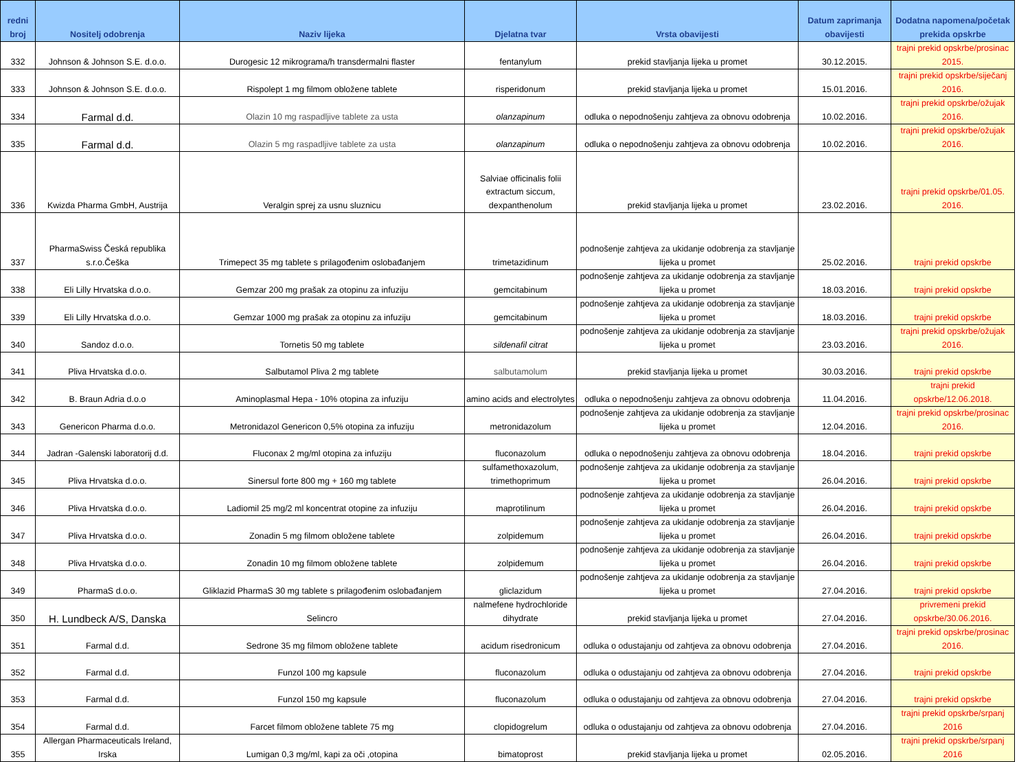| redni broj | Nositelj odobrenja | Naziv lijeka | Djelatna tvar | Vrsta obavijesti | Datum zaprimanja obavijesti | Dodatna napomena/početak prekida opskrbe |
| --- | --- | --- | --- | --- | --- | --- |
| 332 | Johnson & Johnson S.E. d.o.o. | Durogesic 12 mikrograma/h transdermalni flaster | fentanylum | prekid stavljanja lijeka u promet | 30.12.2015. | trajni prekid opskrbe/prosinac 2015. |
| 333 | Johnson & Johnson S.E. d.o.o. | Rispolept 1 mg filmom obložene tablete | risperidonum | prekid stavljanja lijeka u promet | 15.01.2016. | trajni prekid opskrbe/siječanj 2016. |
| 334 | Farmal d.d. | Olazin 10 mg raspadljive tablete za usta | olanzapinum | odluka o nepodnošenju zahtjeva za obnovu odobrenja | 10.02.2016. | trajni prekid opskrbe/ožujak 2016. |
| 335 | Farmal d.d. | Olazin 5 mg raspadljive tablete za usta | olanzapinum | odluka o nepodnošenju zahtjeva za obnovu odobrenja | 10.02.2016. | trajni prekid opskrbe/ožujak 2016. |
| 336 | Kwizda Pharma GmbH, Austrija | Veralgin sprej za usnu sluznicu | Salviae officinalis folii extractum siccum, dexpanthenolum | prekid stavljanja lijeka u promet | 23.02.2016. | trajni prekid opskrbe/01.05. 2016. |
| 337 | PharmaSwiss Česká republika s.r.o.Češka | Trimepect 35 mg tablete s prilagođenim oslobađanjem | trimetazidinum | podnošenje zahtjeva za ukidanje odobrenja za stavljanje lijeka u promet | 25.02.2016. | trajni prekid opskrbe |
| 338 | Eli Lilly Hrvatska d.o.o. | Gemzar 200 mg prašak za otopinu za infuziju | gemcitabinum | podnošenje zahtjeva za ukidanje odobrenja za stavljanje lijeka u promet | 18.03.2016. | trajni prekid opskrbe |
| 339 | Eli Lilly Hrvatska d.o.o. | Gemzar 1000 mg prašak za otopinu za infuziju | gemcitabinum | podnošenje zahtjeva za ukidanje odobrenja za stavljanje lijeka u promet | 18.03.2016. | trajni prekid opskrbe |
| 340 | Sandoz d.o.o. | Tornetis 50 mg tablete | sildenafil citrat | podnošenje zahtjeva za ukidanje odobrenja za stavljanje lijeka u promet | 23.03.2016. | trajni prekid opskrbe/ožujak 2016. |
| 341 | Pliva Hrvatska d.o.o. | Salbutamol Pliva 2 mg tablete | salbutamolum | prekid stavljanja lijeka u promet | 30.03.2016. | trajni prekid opskrbe |
| 342 | B. Braun Adria d.o.o | Aminoplasmal Hepa - 10% otopina za infuziju | amino acids and electrolytes | odluka o nepodnošenju zahtjeva za obnovu odobrenja | 11.04.2016. | trajni prekid opskrbe/12.06.2018. |
| 343 | Genericon Pharma d.o.o. | Metronidazol Genericon 0,5% otopina za infuziju | metronidazolum | podnošenje zahtjeva za ukidanje odobrenja za stavljanje lijeka u promet | 12.04.2016. | trajni prekid opskrbe/prosinac 2016. |
| 344 | Jadran -Galenski laboratorij d.d. | Fluconax 2 mg/ml otopina za infuziju | fluconazolum | odluka o nepodnošenju zahtjeva za obnovu odobrenja | 18.04.2016. | trajni prekid opskrbe |
| 345 | Pliva Hrvatska d.o.o. | Sinersul forte 800 mg + 160 mg tablete | sulfamethoxazolum, trimethoprimum | podnošenje zahtjeva za ukidanje odobrenja za stavljanje lijeka u promet | 26.04.2016. | trajni prekid opskrbe |
| 346 | Pliva Hrvatska d.o.o. | Ladiomil 25 mg/2 ml koncentrat otopine za infuziju | maprotilinum | podnošenje zahtjeva za ukidanje odobrenja za stavljanje lijeka u promet | 26.04.2016. | trajni prekid opskrbe |
| 347 | Pliva Hrvatska d.o.o. | Zonadin 5 mg filmom obložene tablete | zolpidemum | podnošenje zahtjeva za ukidanje odobrenja za stavljanje lijeka u promet | 26.04.2016. | trajni prekid opskrbe |
| 348 | Pliva Hrvatska d.o.o. | Zonadin 10 mg filmom obložene tablete | zolpidemum | podnošenje zahtjeva za ukidanje odobrenja za stavljanje lijeka u promet | 26.04.2016. | trajni prekid opskrbe |
| 349 | PharmaS d.o.o. | Gliklazid PharmaS 30 mg tablete s prilagođenim oslobađanjem | gliclazidum | podnošenje zahtjeva za ukidanje odobrenja za stavljanje lijeka u promet | 27.04.2016. | trajni prekid opskrbe |
| 350 | H. Lundbeck A/S, Danska | Selincro | nalmefene hydrochloride dihydrate | prekid stavljanja lijeka u promet | 27.04.2016. | privremeni prekid opskrbe/30.06.2016. |
| 351 | Farmal d.d. | Sedrone 35 mg filmom obložene tablete | acidum risedronicum | odluka o odustajanju od zahtjeva za obnovu odobrenja | 27.04.2016. | trajni prekid opskrbe/prosinac 2016. |
| 352 | Farmal d.d. | Funzol 100 mg kapsule | fluconazolum | odluka o odustajanju od zahtjeva za obnovu odobrenja | 27.04.2016. | trajni prekid opskrbe |
| 353 | Farmal d.d. | Funzol 150 mg kapsule | fluconazolum | odluka o odustajanju od zahtjeva za obnovu odobrenja | 27.04.2016. | trajni prekid opskrbe |
| 354 | Farmal d.d. | Farcet filmom obložene tablete 75 mg | clopidogrelum | odluka o odustajanju od zahtjeva za obnovu odobrenja | 27.04.2016. | trajni prekid opskrbe/srpanj 2016 |
| 355 | Allergan Pharmaceuticals Ireland, Irska | Lumigan 0,3 mg/ml, kapi za oči ,otopina | bimatoprost | prekid stavljanja lijeka u promet | 02.05.2016. | trajni prekid opskrbe/srpanj 2016 |